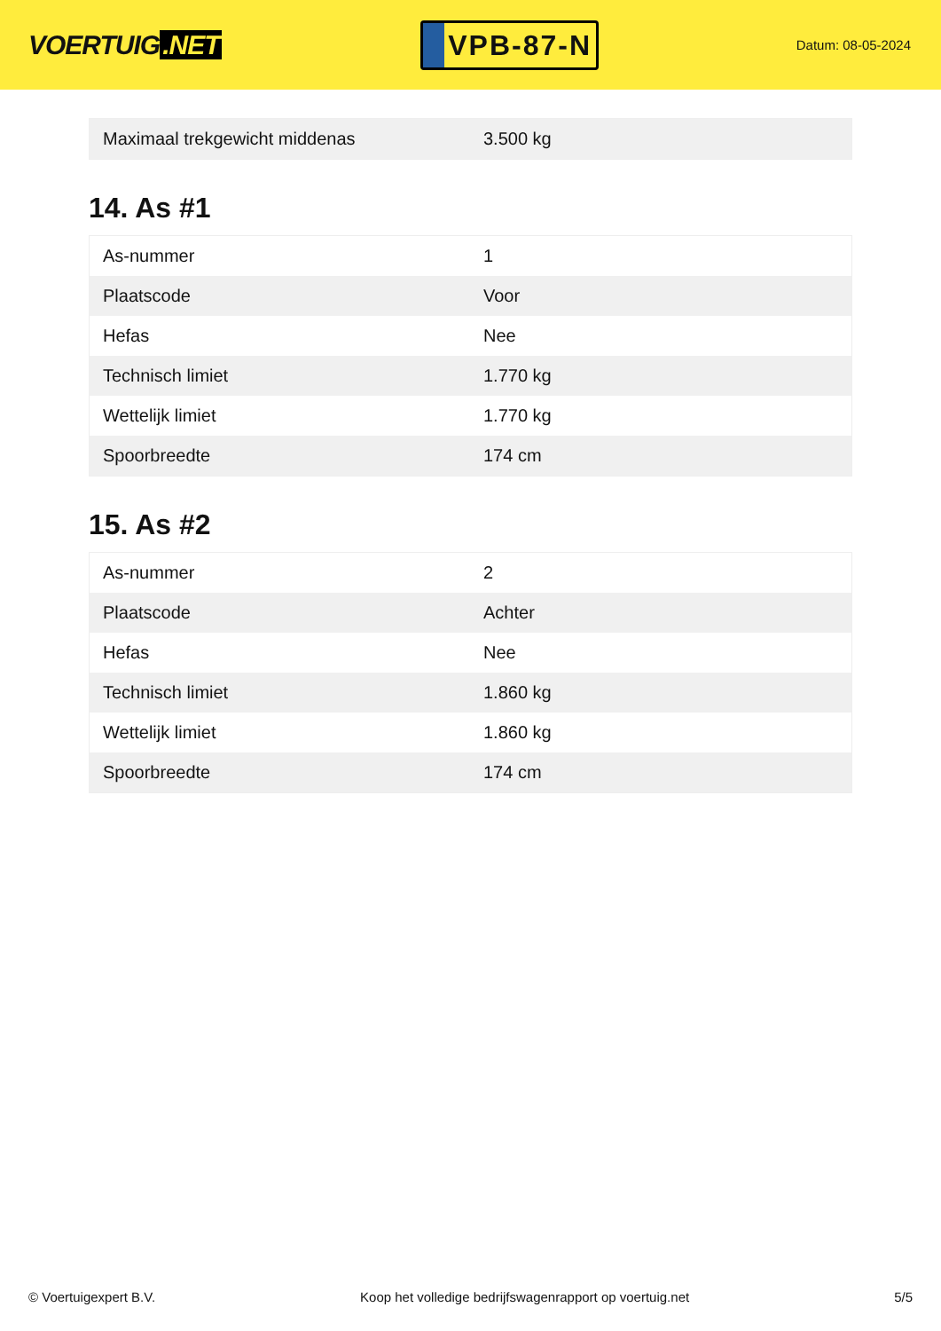VOERTUIG.NET
VPB-87-N
Datum: 08-05-2024
| Maximaal trekgewicht middenas | 3.500 kg |
14. As #1
| As-nummer | 1 |
| Plaatscode | Voor |
| Hefas | Nee |
| Technisch limiet | 1.770 kg |
| Wettelijk limiet | 1.770 kg |
| Spoorbreedte | 174 cm |
15. As #2
| As-nummer | 2 |
| Plaatscode | Achter |
| Hefas | Nee |
| Technisch limiet | 1.860 kg |
| Wettelijk limiet | 1.860 kg |
| Spoorbreedte | 174 cm |
© Voertuigexpert B.V. Koop het volledige bedrijfswagenrapport op voertuig.net 5/5